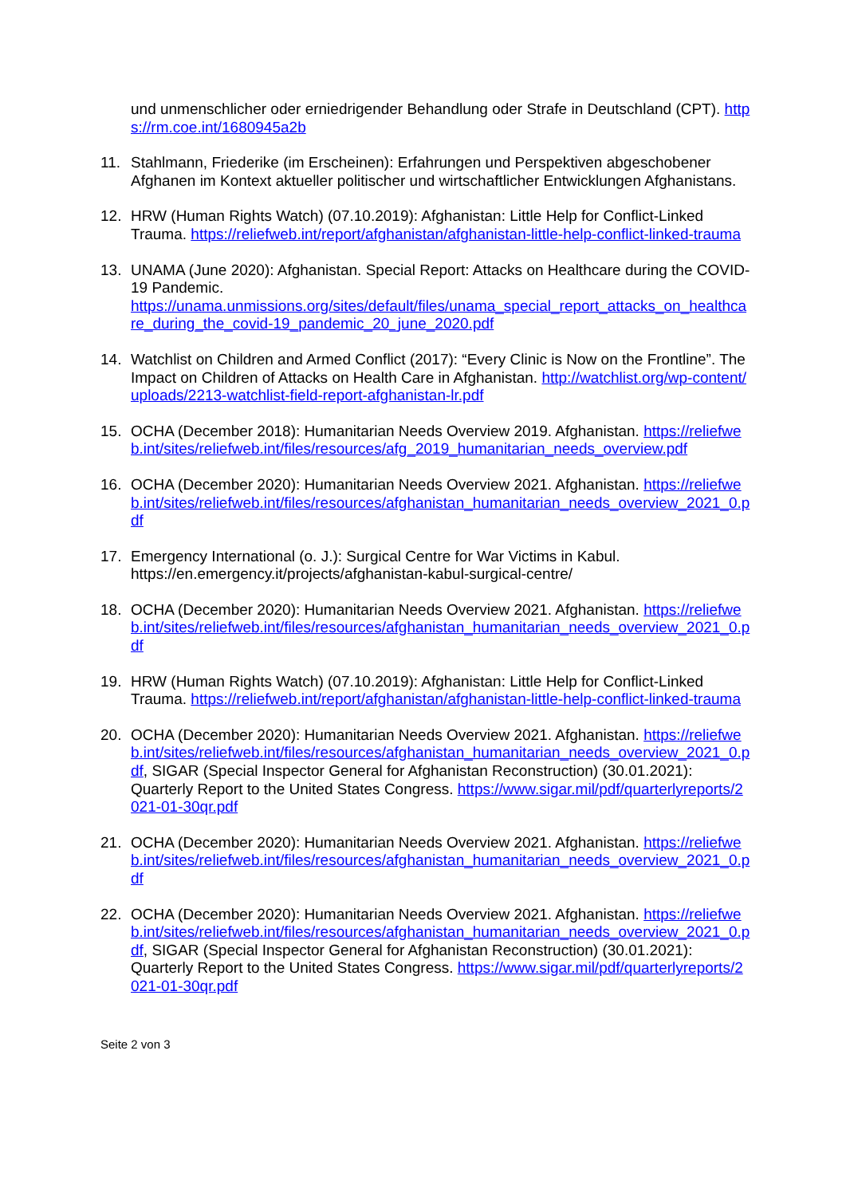und unmenschlicher oder erniedrigender Behandlung oder Strafe in Deutschland (CPT). https://rm.coe.int/1680945a2b
11. Stahlmann, Friederike (im Erscheinen): Erfahrungen und Perspektiven abgeschobener Afghanen im Kontext aktueller politischer und wirtschaftlicher Entwicklungen Afghanistans.
12. HRW (Human Rights Watch) (07.10.2019): Afghanistan: Little Help for Conflict-Linked Trauma. https://reliefweb.int/report/afghanistan/afghanistan-little-help-conflict-linked-trauma
13. UNAMA (June 2020): Afghanistan. Special Report: Attacks on Healthcare during the COVID-19 Pandemic.
https://unama.unmissions.org/sites/default/files/unama_special_report_attacks_on_healthcare_during_the_covid-19_pandemic_20_june_2020.pdf
14. Watchlist on Children and Armed Conflict (2017): “Every Clinic is Now on the Frontline”. The Impact on Children of Attacks on Health Care in Afghanistan. http://watchlist.org/wp-content/uploads/2213-watchlist-field-report-afghanistan-lr.pdf
15. OCHA (December 2018): Humanitarian Needs Overview 2019. Afghanistan. https://reliefweb.int/sites/reliefweb.int/files/resources/afg_2019_humanitarian_needs_overview.pdf
16. OCHA (December 2020): Humanitarian Needs Overview 2021. Afghanistan. https://reliefweb.int/sites/reliefweb.int/files/resources/afghanistan_humanitarian_needs_overview_2021_0.pdf
17. Emergency International (o. J.): Surgical Centre for War Victims in Kabul.
https://en.emergency.it/projects/afghanistan-kabul-surgical-centre/
18. OCHA (December 2020): Humanitarian Needs Overview 2021. Afghanistan. https://reliefweb.int/sites/reliefweb.int/files/resources/afghanistan_humanitarian_needs_overview_2021_0.pdf
19. HRW (Human Rights Watch) (07.10.2019): Afghanistan: Little Help for Conflict-Linked Trauma. https://reliefweb.int/report/afghanistan/afghanistan-little-help-conflict-linked-trauma
20. OCHA (December 2020): Humanitarian Needs Overview 2021. Afghanistan. https://reliefweb.int/sites/reliefweb.int/files/resources/afghanistan_humanitarian_needs_overview_2021_0.pdf, SIGAR (Special Inspector General for Afghanistan Reconstruction) (30.01.2021): Quarterly Report to the United States Congress. https://www.sigar.mil/pdf/quarterlyreports/2021-01-30qr.pdf
21. OCHA (December 2020): Humanitarian Needs Overview 2021. Afghanistan. https://reliefweb.int/sites/reliefweb.int/files/resources/afghanistan_humanitarian_needs_overview_2021_0.pdf
22. OCHA (December 2020): Humanitarian Needs Overview 2021. Afghanistan. https://reliefweb.int/sites/reliefweb.int/files/resources/afghanistan_humanitarian_needs_overview_2021_0.pdf, SIGAR (Special Inspector General for Afghanistan Reconstruction) (30.01.2021): Quarterly Report to the United States Congress. https://www.sigar.mil/pdf/quarterlyreports/2021-01-30qr.pdf
Seite 2 von 3